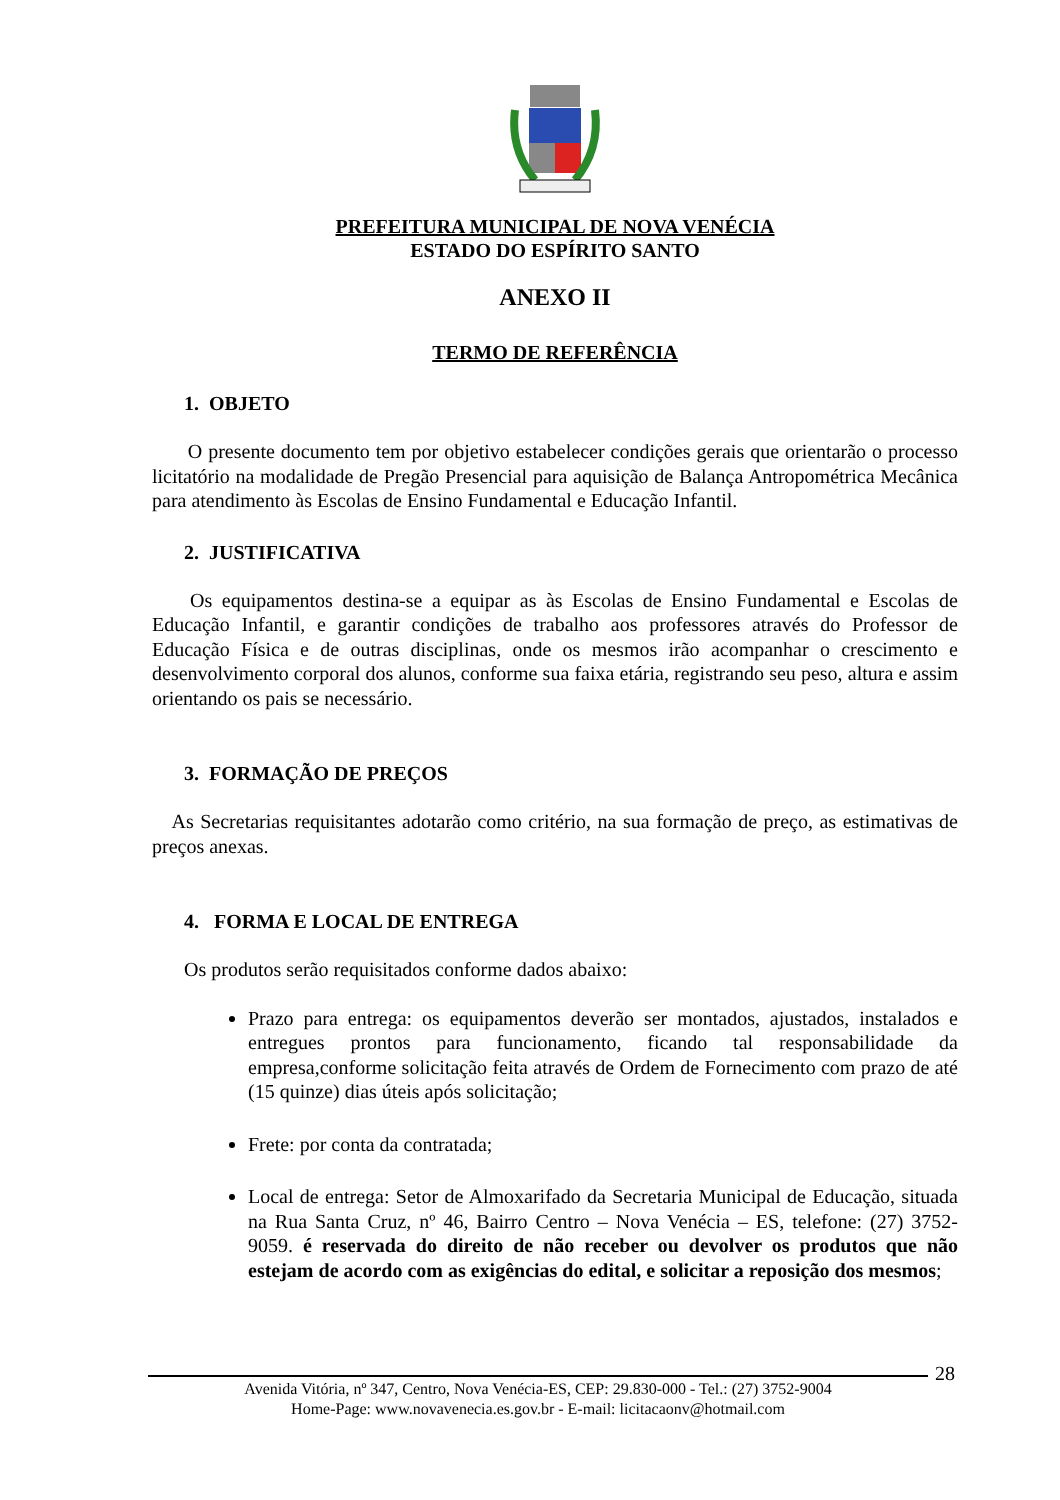PREFEITURA MUNICIPAL DE NOVA VENÉCIA
ESTADO DO ESPÍRITO SANTO
ANEXO II
TERMO DE REFERÊNCIA
1. OBJETO
O presente documento tem por objetivo estabelecer condições gerais que orientarão o processo licitatório na modalidade de Pregão Presencial para aquisição de Balança Antropométrica Mecânica para atendimento às Escolas de Ensino Fundamental e Educação Infantil.
2. JUSTIFICATIVA
Os equipamentos destina-se a equipar as às Escolas de Ensino Fundamental e Escolas de Educação Infantil, e garantir condições de trabalho aos professores através do Professor de Educação Física e de outras disciplinas, onde os mesmos irão acompanhar o crescimento e desenvolvimento corporal dos alunos, conforme sua faixa etária, registrando seu peso, altura e assim orientando os pais se necessário.
3. FORMAÇÃO DE PREÇOS
As Secretarias requisitantes adotarão como critério, na sua formação de preço, as estimativas de preços anexas.
4. FORMA E LOCAL DE ENTREGA
Os produtos serão requisitados conforme dados abaixo:
Prazo para entrega: os equipamentos deverão ser montados, ajustados, instalados e entregues prontos para funcionamento, ficando tal responsabilidade da empresa,conforme solicitação feita através de Ordem de Fornecimento com prazo de até (15 quinze) dias úteis após solicitação;
Frete: por conta da contratada;
Local de entrega: Setor de Almoxarifado da Secretaria Municipal de Educação, situada na Rua Santa Cruz, nº 46, Bairro Centro – Nova Venécia – ES, telefone: (27) 3752-9059. é reservada do direito de não receber ou devolver os produtos que não estejam de acordo com as exigências do edital, e solicitar a reposição dos mesmos;
28
Avenida Vitória, nº 347, Centro, Nova Venécia-ES, CEP: 29.830-000 - Tel.: (27) 3752-9004
Home-Page: www.novavenecia.es.gov.br - E-mail: licitacaonv@hotmail.com